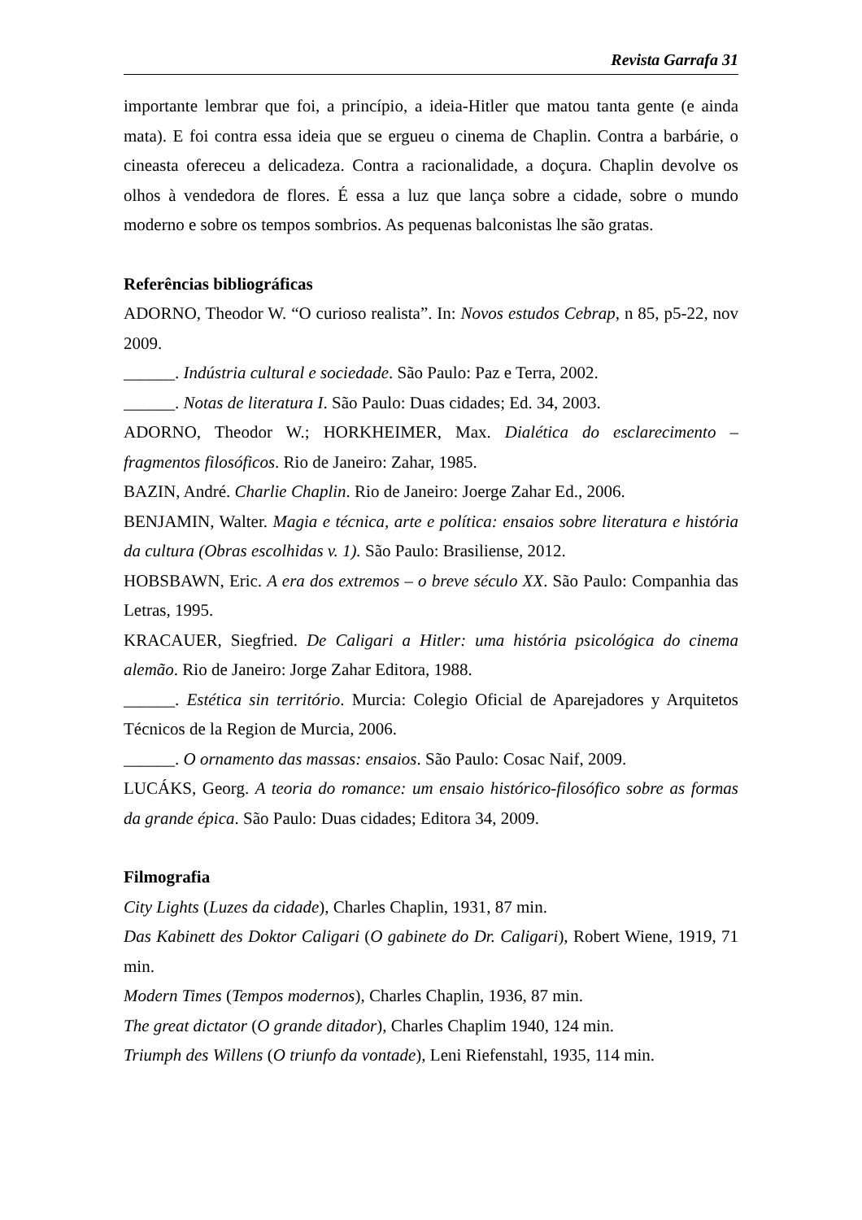Revista Garrafa 31
importante lembrar que foi, a princípio, a ideia-Hitler que matou tanta gente (e ainda mata). E foi contra essa ideia que se ergueu o cinema de Chaplin. Contra a barbárie, o cineasta ofereceu a delicadeza. Contra a racionalidade, a doçura. Chaplin devolve os olhos à vendedora de flores. É essa a luz que lança sobre a cidade, sobre o mundo moderno e sobre os tempos sombrios. As pequenas balconistas lhe são gratas.
Referências bibliográficas
ADORNO, Theodor W. “O curioso realista”. In: Novos estudos Cebrap, n 85, p5-22, nov 2009.
______. Indústria cultural e sociedade. São Paulo: Paz e Terra, 2002.
______. Notas de literatura I. São Paulo: Duas cidades; Ed. 34, 2003.
ADORNO, Theodor W.; HORKHEIMER, Max. Dialética do esclarecimento – fragmentos filosóficos. Rio de Janeiro: Zahar, 1985.
BAZIN, André. Charlie Chaplin. Rio de Janeiro: Joerge Zahar Ed., 2006.
BENJAMIN, Walter. Magia e técnica, arte e política: ensaios sobre literatura e história da cultura (Obras escolhidas v. 1). São Paulo: Brasiliense, 2012.
HOBSBAWN, Eric. A era dos extremos – o breve século XX. São Paulo: Companhia das Letras, 1995.
KRACAUER, Siegfried. De Caligari a Hitler: uma história psicológica do cinema alemão. Rio de Janeiro: Jorge Zahar Editora, 1988.
______. Estética sin território. Murcia: Colegio Oficial de Aparejadores y Arquitetos Técnicos de la Region de Murcia, 2006.
______. O ornamento das massas: ensaios. São Paulo: Cosac Naif, 2009.
LUCÁKS, Georg. A teoria do romance: um ensaio histórico-filosófico sobre as formas da grande épica. São Paulo: Duas cidades; Editora 34, 2009.
Filmografia
City Lights (Luzes da cidade), Charles Chaplin, 1931, 87 min.
Das Kabinett des Doktor Caligari (O gabinete do Dr. Caligari), Robert Wiene, 1919, 71 min.
Modern Times (Tempos modernos), Charles Chaplin, 1936, 87 min.
The great dictator (O grande ditador), Charles Chaplim 1940, 124 min.
Triumph des Willens (O triunfo da vontade), Leni Riefenstahl, 1935, 114 min.